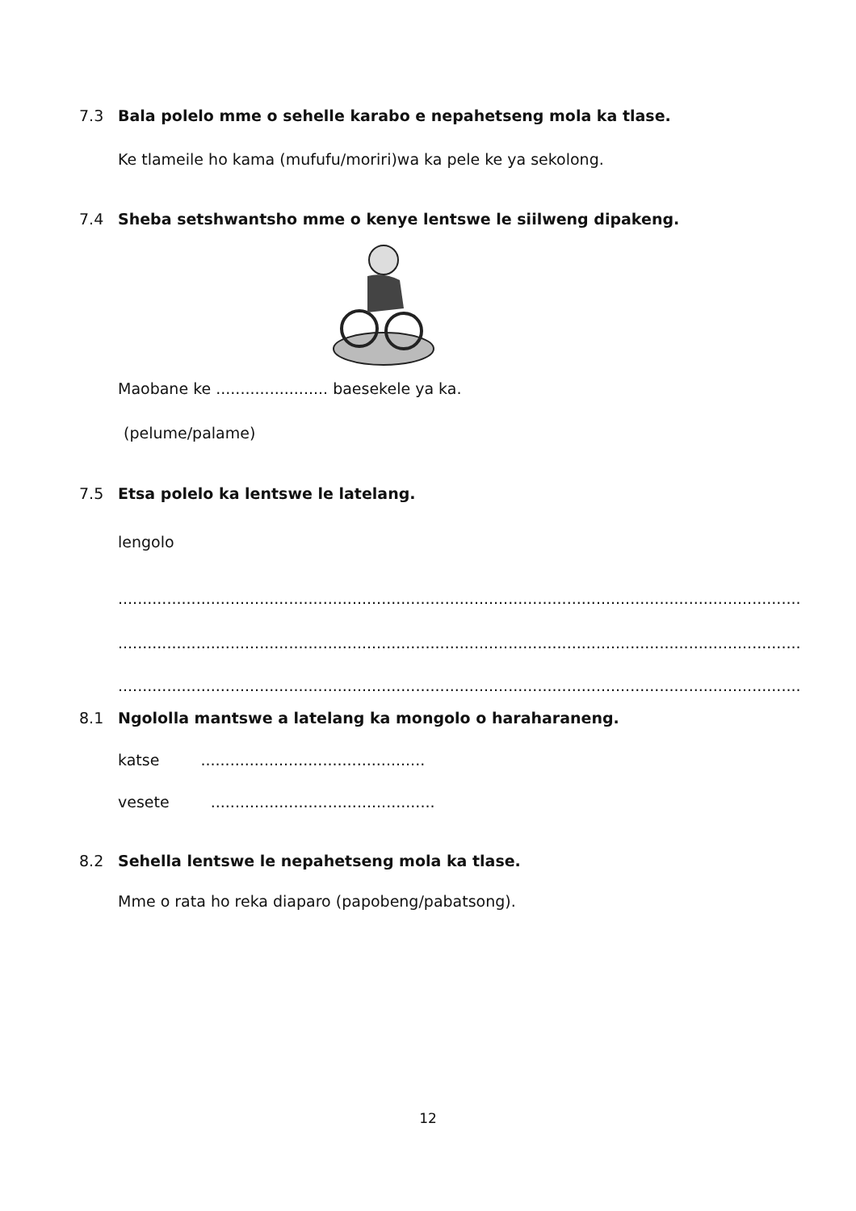7.3 Bala polelo mme o sehelle karabo e nepahetseng mola ka tlase.
Ke tlameile ho kama (mufufu/moriri)wa ka pele ke ya sekolong.
7.4 Sheba setshwantsho mme o kenye lentswe le siilweng dipakeng.
Maobane ke ....................... baesekele ya ka.
(pelume/palame)
7.5 Etsa polelo ka lentswe le latelang.
lengolo
........................................................................................................................................................
........................................................................................................................................................
........................................................................................................................................................
8.1 Ngololla mantswe a latelang ka mongolo o haraharaneng.
katse ..............................................
vesete ..............................................
8.2 Sehella lentswe le nepahetseng mola ka tlase.
Mme o rata ho reka diaparo (papobeng/pabatsong).
12